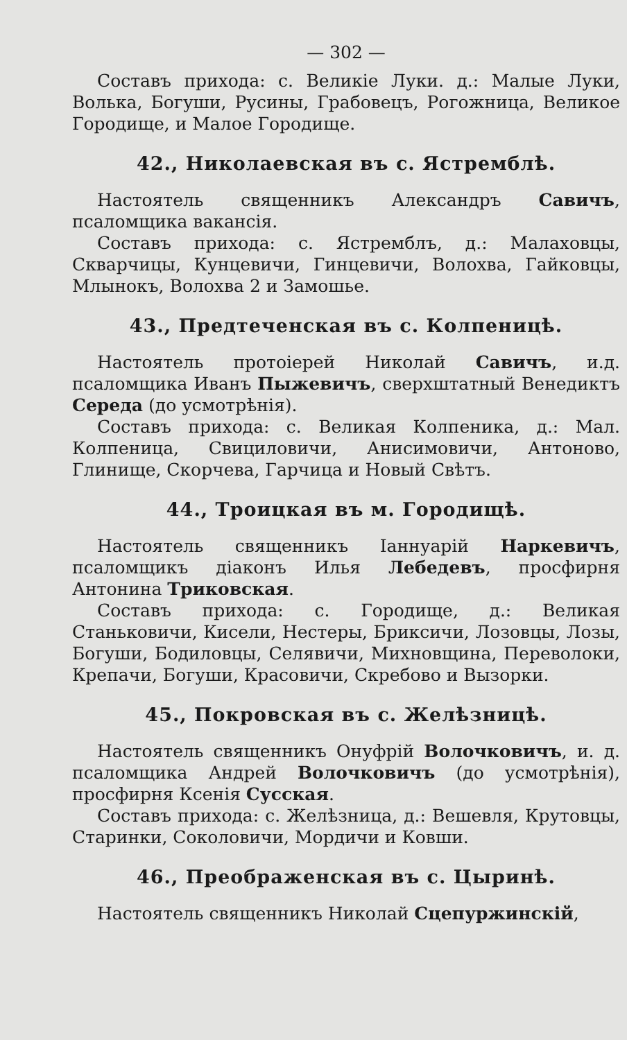— 302 —
Составъ прихода: с. Великіе Луки. д.: Малые Луки, Волька, Богуши, Русины, Грабовецъ, Рогожница, Великое Городище, и Малое Городище.
42., Николаевская въ с. Ястремблѣ.
Настоятель священникъ Александръ Савичъ, псаломщика вакансія.
Составъ прихода: с. Ястремблъ, д.: Малаховцы, Скварчицы, Кунцевичи, Гинцевичи, Волохва, Гайковцы, Млынокъ, Волохва 2 и Замошье.
43., Предтеченская въ с. Колпеницѣ.
Настоятель протоіерей Николай Савичъ, и.д. псаломщика Иванъ Пыжевичъ, сверхштатный Венедиктъ Середа (до усмотрѣнія).
Составъ прихода: с. Великая Колпеника, д.: Мал. Колпеница, Свициловичи, Анисимовичи, Антоново, Глинище, Скорчева, Гарчица и Новый Свѣтъ.
44., Троицкая въ м. Городищѣ.
Настоятель священникъ Іаннуарій Наркевичъ, псаломщикъ діаконъ Илья Лебедевъ, просфирня Антонина Триковская.
Составъ прихода: с. Городище, д.: Великая Станьковичи, Кисели, Нестеры, Бриксичи, Лозовцы, Лозы, Богуши, Бодиловцы, Селявичи, Михновщина, Переволоки, Крепачи, Богуши, Красовичи, Скребово и Вызорки.
45., Покровская въ с. Желѣзницѣ.
Настоятель священникъ Онуфрій Волочковичъ, и. д. псаломщика Андрей Волочковичъ (до усмотрѣнія), просфирня Ксенія Сусская.
Составъ прихода: с. Желѣзница, д.: Вешевля, Крутовцы, Старинки, Соколовичи, Мордичи и Ковши.
46., Преображенская въ с. Цыринѣ.
Настоятель священникъ Николай Сцепуржинскій,